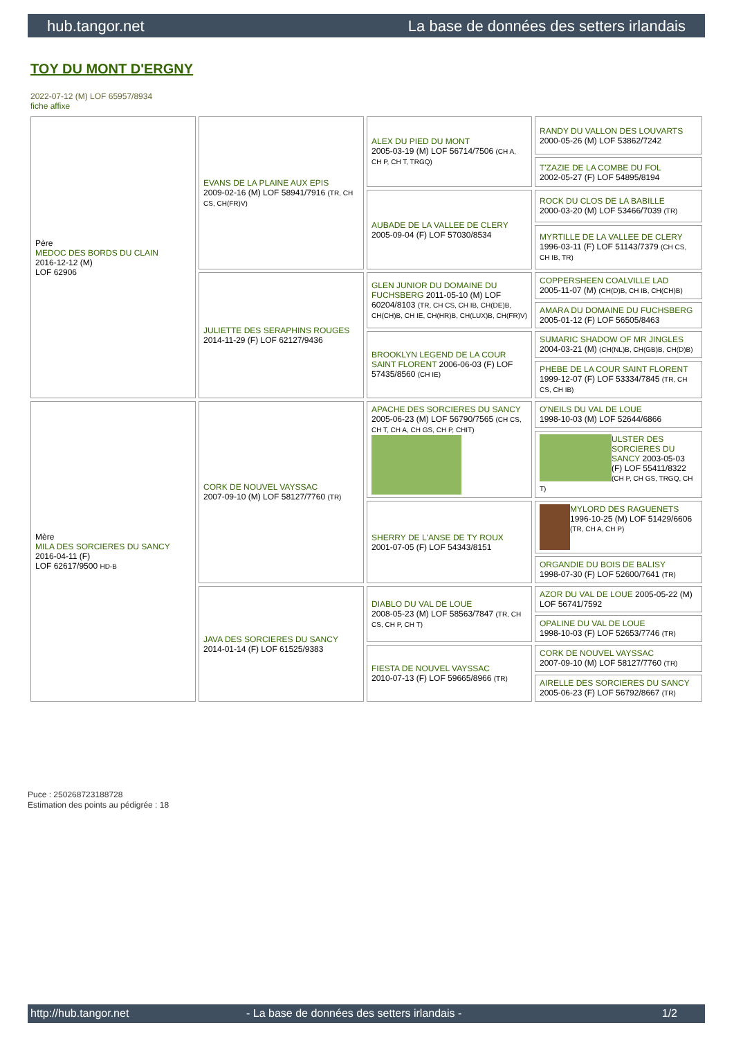hub.tangor.net La base de données des setters irlandais
TOY DU MONT D'ERGNY
2022-07-12 (M) LOF 65957/8934
fiche affixe
| Père MEDOC DES BORDS DU CLAIN 2016-12-12 (M) LOF 62906 | EVANS DE LA PLAINE AUX EPIS 2009-02-16 (M) LOF 58941/7916 (TR, CH CS, CH(FR)V) | ALEX DU PIED DU MONT 2005-03-19 (M) LOF 56714/7506 (CH A, CH P, CH T, TRGQ) | RANDY DU VALLON DES LOUVARTS 2000-05-26 (M) LOF 53862/7242 |
| | | | T'ZAZIE DE LA COMBE DU FOL 2002-05-27 (F) LOF 54895/8194 |
| | | AUBADE DE LA VALLEE DE CLERY 2005-09-04 (F) LOF 57030/8534 | ROCK DU CLOS DE LA BABILLE 2000-03-20 (M) LOF 53466/7039 (TR) |
| | | | MYRTILLE DE LA VALLEE DE CLERY 1996-03-11 (F) LOF 51143/7379 (CH CS, CH IB, TR) |
| | JULIETTE DES SERAPHINS ROUGES 2014-11-29 (F) LOF 62127/9436 | GLEN JUNIOR DU DOMAINE DU FUCHSBERG 2011-05-10 (M) LOF 60204/8103 (TR, CH CS, CH IB, CH(DE)B, CH(CH)B, CH IE, CH(HR)B, CH(LUX)B, CH(FR)V) | COPPERSHEEN COALVILLE LAD 2005-11-07 (M) (CH(D)B, CH IB, CH(CH)B) |
| | | | AMARA DU DOMAINE DU FUCHSBERG 2005-01-12 (F) LOF 56505/8463 |
| | | BROOKLYN LEGEND DE LA COUR SAINT FLORENT 2006-06-03 (F) LOF 57435/8560 (CH IE) | SUMARIC SHADOW OF MR JINGLES 2004-03-21 (M) (CH(NL)B, CH(GB)B, CH(D)B) |
| | | | PHEBE DE LA COUR SAINT FLORENT 1999-12-07 (F) LOF 53334/7845 (TR, CH CS, CH IB) |
| Mère MILA DES SORCIERES DU SANCY 2016-04-11 (F) LOF 62617/9500 HD-B | CORK DE NOUVEL VAYSSAC 2007-09-10 (M) LOF 58127/7760 (TR) | APACHE DES SORCIERES DU SANCY 2005-06-23 (M) LOF 56790/7565 (CH CS, CH T, CH A, CH GS, CH P, CHIT) | O'NEILS DU VAL DE LOUE 1998-10-03 (M) LOF 52644/6866 |
| | | | ULSTER DES SORCIERES DU SANCY 2003-05-03 (F) LOF 55411/8322 (CH P, CH GS, TRGQ, CH T) |
| | | SHERRY DE L'ANSE DE TY ROUX 2001-07-05 (F) LOF 54343/8151 | MYLORD DES RAGUENETS 1996-10-25 (M) LOF 51429/6606 (TR, CH A, CH P) |
| | | | ORGANDIE DU BOIS DE BALISY 1998-07-30 (F) LOF 52600/7641 (TR) |
| | JAVA DES SORCIERES DU SANCY 2014-01-14 (F) LOF 61525/9383 | DIABLO DU VAL DE LOUE 2008-05-23 (M) LOF 58563/7847 (TR, CH CS, CH P, CH T) | AZOR DU VAL DE LOUE 2005-05-22 (M) LOF 56741/7592 |
| | | | OPALINE DU VAL DE LOUE 1998-10-03 (F) LOF 52653/7746 (TR) |
| | | FIESTA DE NOUVEL VAYSSAC 2010-07-13 (F) LOF 59665/8966 (TR) | CORK DE NOUVEL VAYSSAC 2007-09-10 (M) LOF 58127/7760 (TR) |
| | | | AIRELLE DES SORCIERES DU SANCY 2005-06-23 (F) LOF 56792/8667 (TR) |
Puce : 250268723188728
Estimation des points au pédigrée : 18
http://hub.tangor.net - La base de données des setters irlandais - 1/2